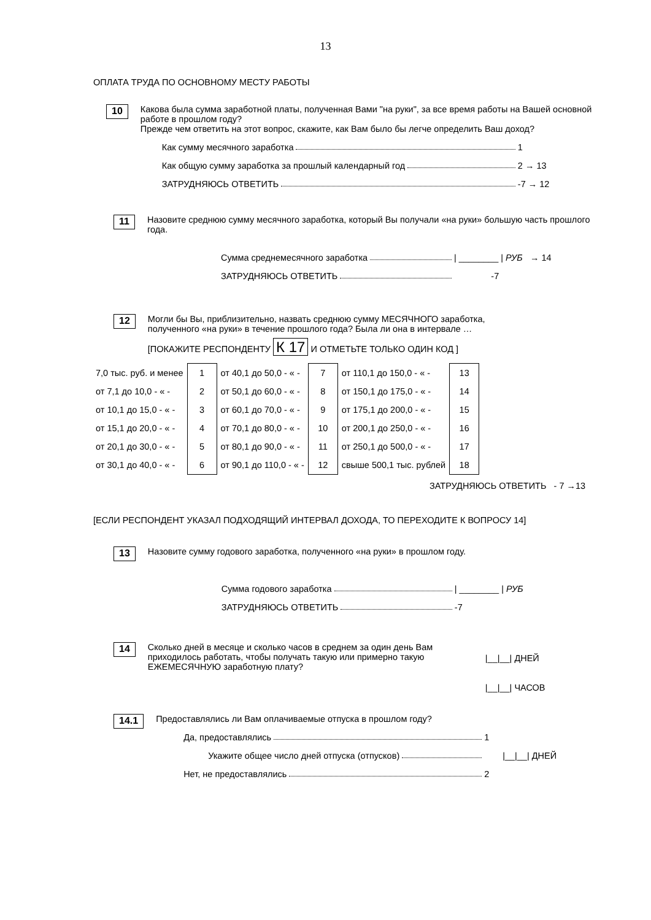13
ОПЛАТА ТРУДА ПО ОСНОВНОМУ МЕСТУ РАБОТЫ
10
Какова была сумма заработной платы, полученная Вами "на руки", за все время работы на Вашей основной работе в прошлом году?
Прежде чем ответить на этот вопрос, скажите, как Вам было бы легче определить Ваш доход?
Как сумму месячного заработка 1
Как общую сумму заработка за прошлый календарный год 2 → 13
ЗАТРУДНЯЮСЬ ОТВЕТИТЬ -7 → 12
11
Назовите среднюю сумму месячного заработка, который Вы получали «на руки» большую часть прошлого года.
Сумма среднемесячного заработка | ________ | РУБ → 14
ЗАТРУДНЯЮСЬ ОТВЕТИТЬ -7
12
Могли бы Вы, приблизительно, назвать среднюю сумму МЕСЯЧНОГО заработка,
полученного «на руки» в течение прошлого года? Была ли она в интервале …
[ПОКАЖИТЕ РЕСПОНДЕНТУ К 17 И ОТМЕТЬТЕ ТОЛЬКО ОДИН КОД ]
| 7,0 тыс. руб. и менее | 1 | от 40,1 до 50,0 - « - | 7 | от 110,1 до 150,0 - « - | 13 |
| от 7,1 до 10,0 - « - | 2 | от 50,1 до 60,0 - « - | 8 | от 150,1 до 175,0 - « - | 14 |
| от 10,1 до 15,0 - « - | 3 | от 60,1 до 70,0 - « - | 9 | от 175,1 до 200,0 - « - | 15 |
| от 15,1 до 20,0 - « - | 4 | от 70,1 до 80,0 - « - | 10 | от 200,1 до 250,0 - « - | 16 |
| от 20,1 до 30,0 - « - | 5 | от 80,1 до 90,0 - « - | 11 | от 250,1 до 500,0 - « - | 17 |
| от 30,1 до 40,0 - « - | 6 | от 90,1 до 110,0 - « - | 12 | свыше 500,1 тыс. рублей | 18 |
ЗАТРУДНЯЮСЬ ОТВЕТИТЬ - 7 →13
[ЕСЛИ РЕСПОНДЕНТ УКАЗАЛ ПОДХОДЯЩИЙ ИНТЕРВАЛ ДОХОДА, ТО ПЕРЕХОДИТЕ К ВОПРОСУ 14]
13
Назовите сумму годового заработка, полученного «на руки» в прошлом году.
Сумма годового заработка | ________ | РУБ
ЗАТРУДНЯЮСЬ ОТВЕТИТЬ -7
14
Сколько дней в месяце и сколько часов в среднем за один день Вам приходилось работать, чтобы получать такую или примерно такую ЕЖЕМЕСЯЧНУЮ заработную плату?
|__|__| ДНЕЙ
|__|__| ЧАСОВ
14.1
Предоставлялись ли Вам оплачиваемые отпуска в прошлом году?
Да, предоставлялись 1
Укажите общее число дней отпуска (отпусков) |__|__| ДНЕЙ
Нет, не предоставлялись 2